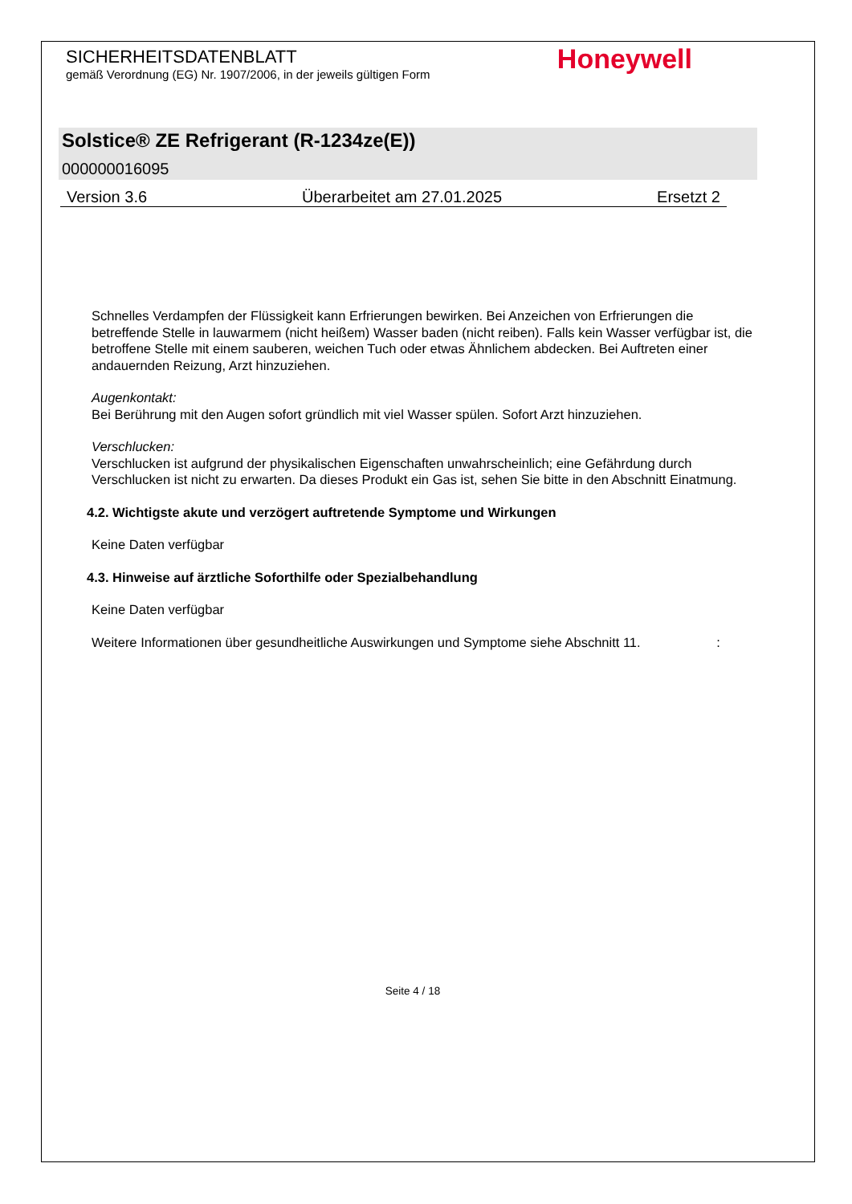SICHERHEITSDATENBLATT
gemäß Verordnung (EG) Nr. 1907/2006, in der jeweils gültigen Form
Honeywell
Solstice® ZE Refrigerant (R-1234ze(E))
000000016095
Version 3.6 Überarbeitet am 27.01.2025 Ersetzt 2
Schnelles Verdampfen der Flüssigkeit kann Erfrierungen bewirken. Bei Anzeichen von Erfrierungen die betreffende Stelle in lauwarmem (nicht heißem) Wasser baden (nicht reiben). Falls kein Wasser verfügbar ist, die betroffene Stelle mit einem sauberen, weichen Tuch oder etwas Ähnlichem abdecken. Bei Auftreten einer andauernden Reizung, Arzt hinzuziehen.
Augenkontakt:
Bei Berührung mit den Augen sofort gründlich mit viel Wasser spülen. Sofort Arzt hinzuziehen.
Verschlucken:
Verschlucken ist aufgrund der physikalischen Eigenschaften unwahrscheinlich; eine Gefährdung durch Verschlucken ist nicht zu erwarten. Da dieses Produkt ein Gas ist, sehen Sie bitte in den Abschnitt Einatmung.
4.2. Wichtigste akute und verzögert auftretende Symptome und Wirkungen
Keine Daten verfügbar
4.3. Hinweise auf ärztliche Soforthilfe oder Spezialbehandlung
Keine Daten verfügbar
Weitere Informationen über gesundheitliche Auswirkungen und Symptome siehe Abschnitt 11. :
Seite 4 / 18